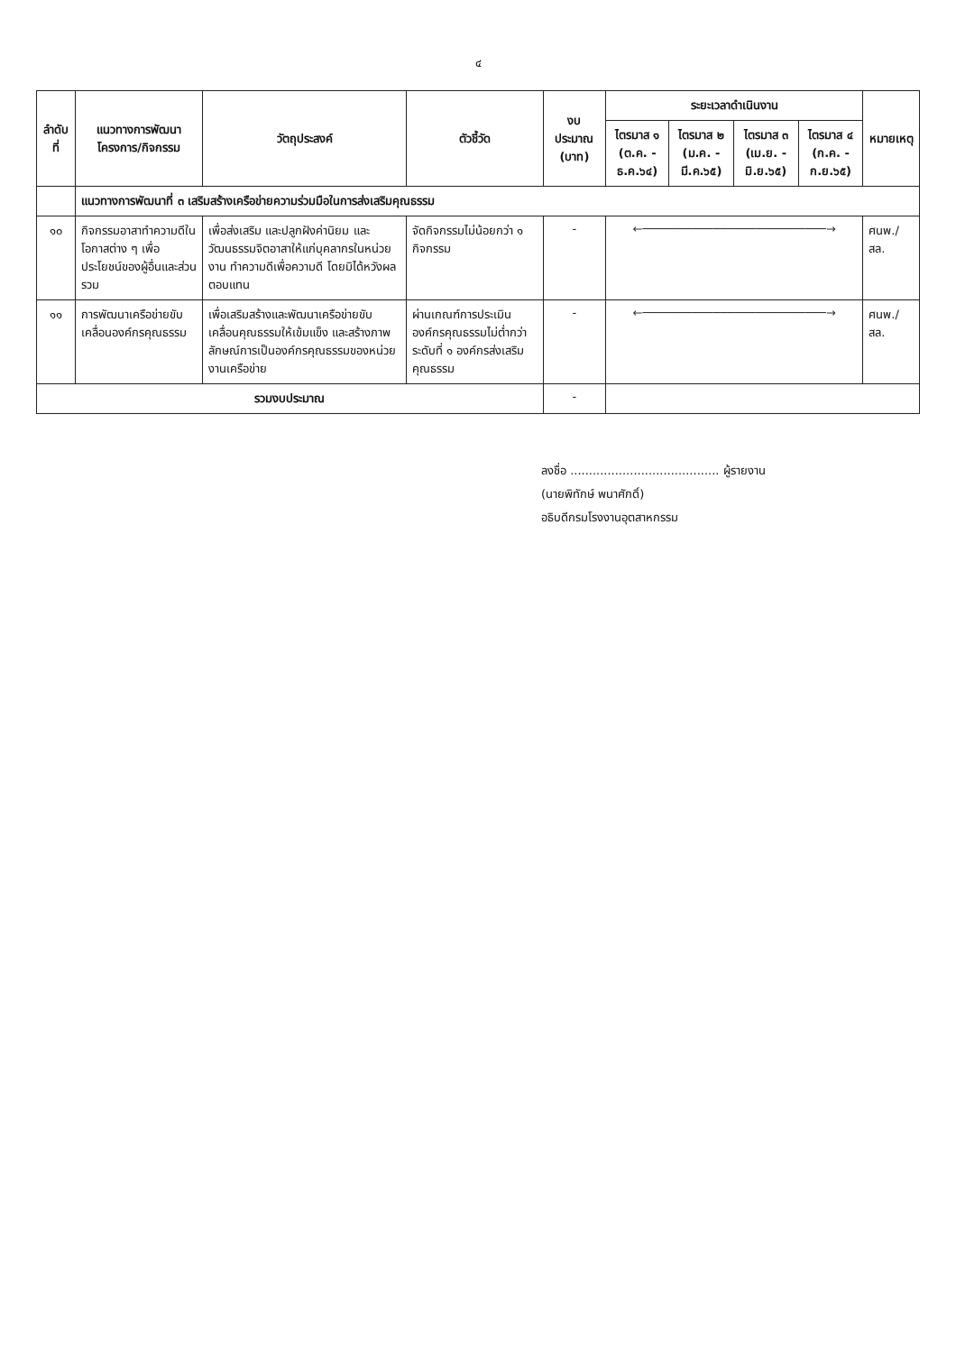๔
| ลำดับที่ | แนวทางการพัฒนา โครงการ/กิจกรรม | วัตถุประสงค์ | ตัวชี้วัด | งบประมาณ (บาท) | ระยะเวลาดำเนินงาน | | | | หมายเหตุ |
| --- | --- | --- | --- | --- | --- | --- | --- | --- | --- |
| | | | | | ไตรมาส ๑ (ต.ค. - ธ.ค.๖๔) | ไตรมาส ๒ (ม.ค. - มี.ค.๖๕) | ไตรมาส ๓ (เม.ย. - มิ.ย.๖๕) | ไตรมาส ๔ (ก.ค. - ก.ย.๖๕) | |
| | แนวทางการพัฒนาที่ ๓ เสริมสร้างเครือข่ายความร่วมมือในการส่งเสริมคุณธรรม | | | | | | | | |
| ๑๐ | กิจกรรมอาสาทำความดีในโอกาสต่าง ๆ เพื่อประโยชน์ของผู้อื่นและส่วนรวม | เพื่อส่งเสริม และปลูกฝังค่านิยม และวัฒนธรรมจิตอาสาให้แก่บุคลากรในหน่วยงาน ทำความดีเพื่อความดี โดยมิได้หวังผลตอบแทน | จัดกิจกรรมไม่น้อยกว่า ๑ กิจกรรม | - | ←──────────────────────────→ | | | | ศนพ./สล. |
| ๑๑ | การพัฒนาเครือข่ายขับเคลื่อนองค์กรคุณธรรม | เพื่อเสริมสร้างและพัฒนาเครือข่ายขับเคลื่อนคุณธรรมให้เข้มแข็ง และสร้างภาพลักษณ์การเป็นองค์กรคุณธรรมของหน่วยงานเครือข่าย | ผ่านเกณฑ์การประเมินองค์กรคุณธรรมไม่ต่ำกว่าระดับที่ ๑ องค์กรส่งเสริมคุณธรรม | - | ←──────────────────────────→ | | | | ศนพ./สล. |
| รวมงบประมาณ | | | | - | | | | | |
ลงชื่อ ........................................ ผู้รายงาน
(นายพิทักษ์ พนาศักดิ์)
อธิบดีกรมโรงงานอุตสาหกรรม